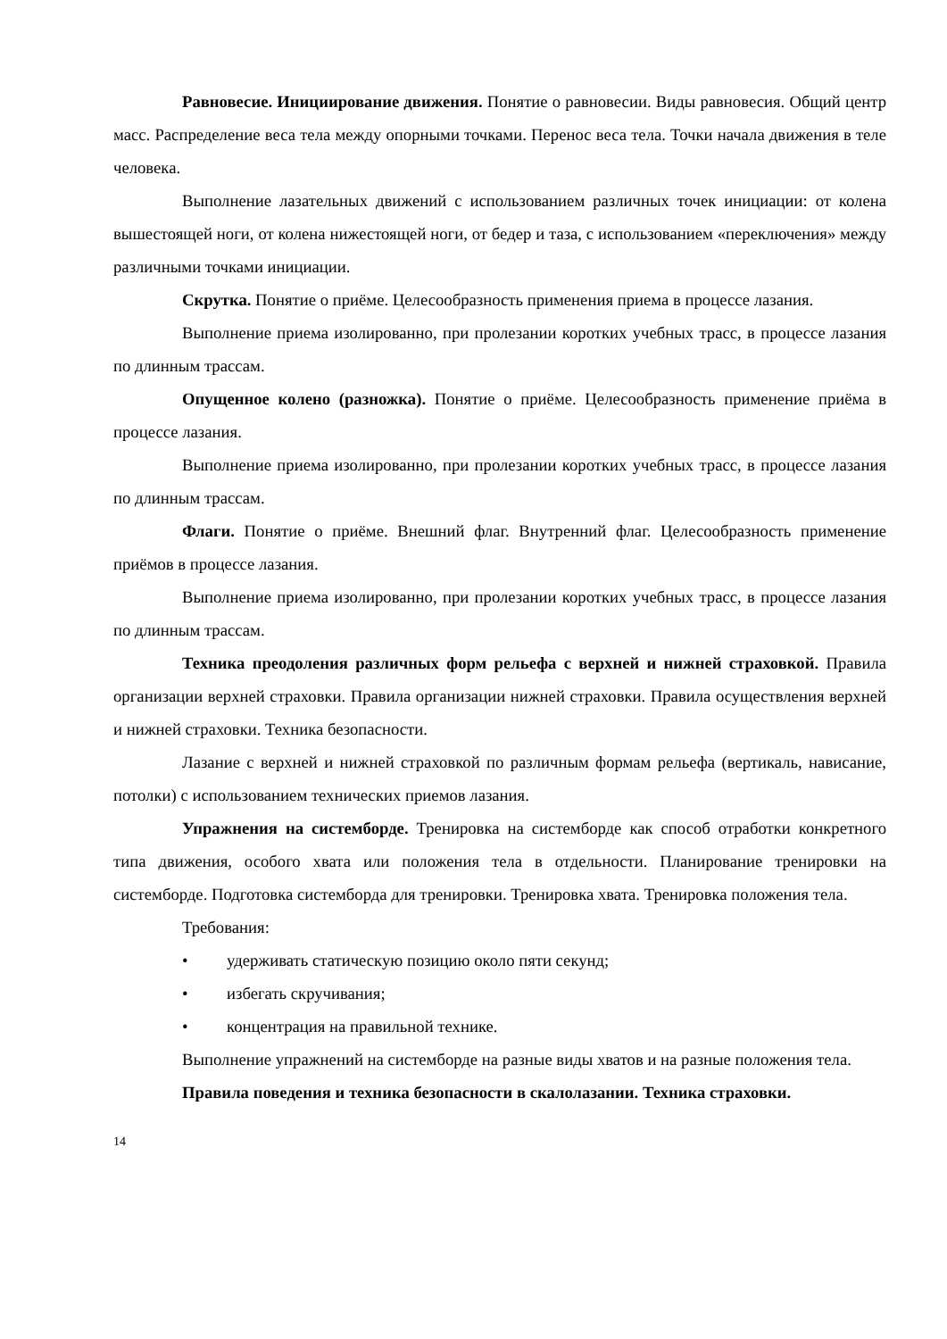Равновесие. Инициирование движения. Понятие о равновесии. Виды равновесия. Общий центр масс. Распределение веса тела между опорными точками. Перенос веса тела. Точки начала движения в теле человека.
Выполнение лазательных движений с использованием различных точек инициации: от колена вышестоящей ноги, от колена нижестоящей ноги, от бедер и таза, с использованием «переключения» между различными точками инициации.
Скрутка. Понятие о приёме. Целесообразность применения приема в процессе лазания.
Выполнение приема изолированно, при пролезании коротких учебных трасс, в процессе лазания по длинным трассам.
Опущенное колено (разножка). Понятие о приёме. Целесообразность применение приёма в процессе лазания.
Выполнение приема изолированно, при пролезании коротких учебных трасс, в процессе лазания по длинным трассам.
Флаги. Понятие о приёме. Внешний флаг. Внутренний флаг. Целесообразность применение приёмов в процессе лазания.
Выполнение приема изолированно, при пролезании коротких учебных трасс, в процессе лазания по длинным трассам.
Техника преодоления различных форм рельефа с верхней и нижней страховкой. Правила организации верхней страховки. Правила организации нижней страховки. Правила осуществления верхней и нижней страховки. Техника безопасности.
Лазание с верхней и нижней страховкой по различным формам рельефа (вертикаль, нависание, потолки) с использованием технических приемов лазания.
Упражнения на системборде. Тренировка на системборде как способ отработки конкретного типа движения, особого хвата или положения тела в отдельности. Планирование тренировки на системборде. Подготовка системборда для тренировки. Тренировка хвата. Тренировка положения тела.
Требования:
• удерживать статическую позицию около пяти секунд;
• избегать скручивания;
• концентрация на правильной технике.
Выполнение упражнений на системборде на разные виды хватов и на разные положения тела.
Правила поведения и техника безопасности в скалолазании. Техника страховки.
14